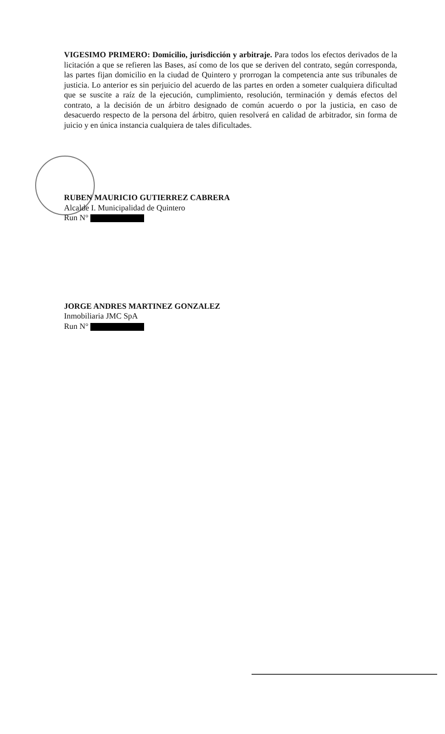VIGESIMO PRIMERO: Domicilio, jurisdicción y arbitraje. Para todos los efectos derivados de la licitación a que se refieren las Bases, así como de los que se deriven del contrato, según corresponda, las partes fijan domicilio en la ciudad de Quintero y prorrogan la competencia ante sus tribunales de justicia. Lo anterior es sin perjuicio del acuerdo de las partes en orden a someter cualquiera dificultad que se suscite a raíz de la ejecución, cumplimiento, resolución, terminación y demás efectos del contrato, a la decisión de un árbitro designado de común acuerdo o por la justicia, en caso de desacuerdo respecto de la persona del árbitro, quien resolverá en calidad de arbitrador, sin forma de juicio y en única instancia cualquiera de tales dificultades.
RUBEN MAURICIO GUTIERREZ CABRERA
Alcalde I. Municipalidad de Quintero
Run N°
JORGE ANDRES MARTINEZ GONZALEZ
Inmobiliaria JMC SpA
Run N°